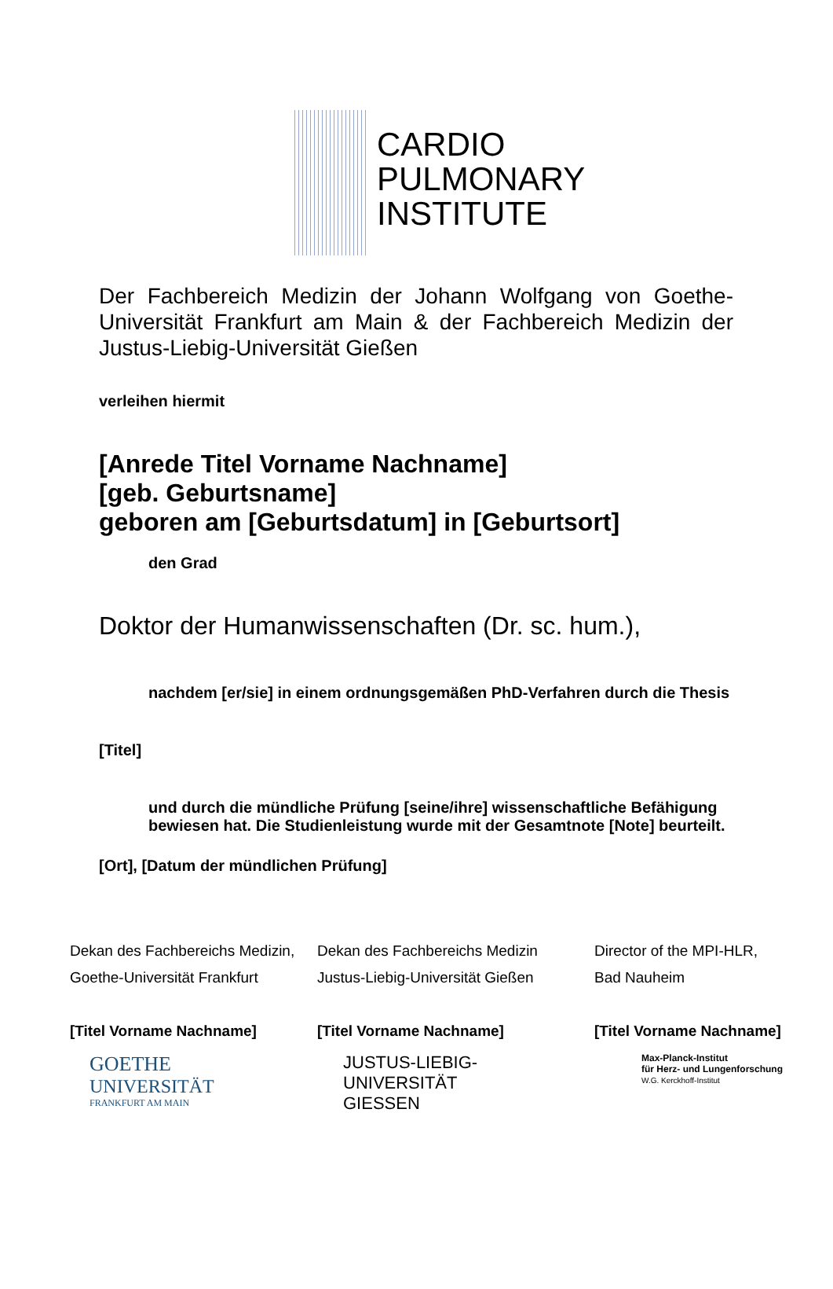CARDIO
PULMONARY
INSTITUTE
Der Fachbereich Medizin der Johann Wolfgang von Goethe-Universität Frankfurt am Main & der Fachbereich Medizin der Justus-Liebig-Universität Gießen
verleihen hiermit
[Anrede Titel Vorname Nachname]
[geb. Geburtsname]
geboren am [Geburtsdatum] in [Geburtsort]
den Grad
Doktor der Humanwissenschaften (Dr. sc. hum.),
nachdem [er/sie] in einem ordnungsgemäßen PhD-Verfahren durch die Thesis
[Titel]
und durch die mündliche Prüfung [seine/ihre] wissenschaftliche Befähigung bewiesen hat. Die Studienleistung wurde mit der Gesamtnote [Note] beurteilt.
[Ort], [Datum der mündlichen Prüfung]
Dekan des Fachbereichs Medizin,
Goethe-Universität Frankfurt
[Titel Vorname Nachname]
Dekan des Fachbereichs Medizin
Justus-Liebig-Universität Gießen
[Titel Vorname Nachname]
Director of the MPI-HLR,
Bad Nauheim
[Titel Vorname Nachname]
GOETHE
UNIVERSITÄT
FRANKFURT AM MAIN
JUSTUS-LIEBIG-
UNIVERSITÄT
GIESSEN
Max-Planck-Institut
für Herz- und Lungenforschung
W.G. Kerckhoff-Institut